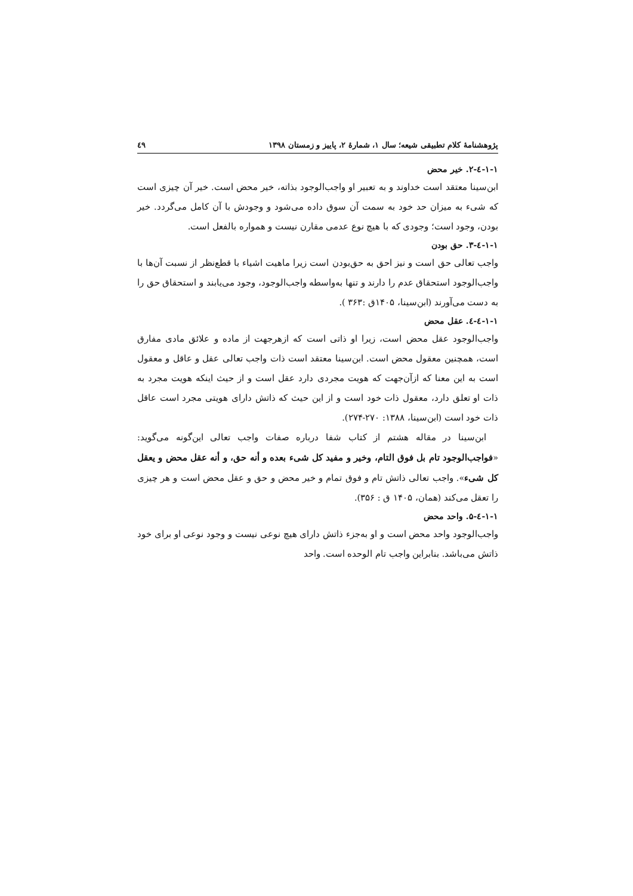پژوهشنامهٔ کلام تطبیقی شیعه؛ سال ۱، شمارهٔ ۲، پاییز و زمستان ۱۳۹۸ ٤٩
۱-۱-٤-۲. خیر محض
ابن‌سینا معتقد است خداوند و به تعبیر او واجب‌الوجود بذاته، خیر محض است. خیر آن چیزی است که شیء به میزان حد خود به سمت آن سوق داده می‌شود و وجودش با آن کامل می‌گردد. خیر بودن، وجود است؛ وجودی که با هیچ نوع عدمی مقارن نیست و همواره بالفعل است.
۱-۱-٤-۳. حق بودن
واجب تعالی حق است و نیز احق به حق‌بودن است زیرا ماهیت اشیاء با قطع‌نظر از نسبت آن‌ها با واجب‌الوجود استحقاق عدم را دارند و تنها به‌واسطه واجب‌الوجود، وجود می‌یابند و استحقاق حق را به دست می‌آورند (ابن‌سینا، ۱۴۰۵ق :۳۶۳ ).
۱-۱-٤-٤. عقل محض
واجب‌الوجود عقل محض است، زیرا او ذاتی است که ازهرجهت از ماده و علائق مادی مفارق است، همچنین معقول محض است. ابن‌سینا معتقد است ذات واجب تعالی عقل و عاقل و معقول است به این معنا که ازآن‌جهت که هویت مجردی دارد عقل است و از حیث اینکه هویت مجرد به ذات او تعلق دارد، معقول ذات خود است و از این حیث که ذاتش دارای هویتی مجرد است عاقل ذات خود است (ابن‌سینا، ۱۳۸۸: ۲۷۰-۲۷۴).
ابن‌سینا در مقاله هشتم از کتاب شفا درباره صفات واجب تعالی این‌گونه می‌گوید: «فواجب‌الوجود تام بل فوق التام، وخیر و مفید کل شیء بعده و أنه حق، و أنه عقل محض و یعقل کل شیء». واجب تعالی ذاتش تام و فوق تمام و خیر محض و حق و عقل محض است و هر چیزی را تعقل می‌کند (همان، ۱۴۰۵ ق : ۳۵۶).
۱-۱-٤-۵. واحد محض
واجب‌الوجود واحد محض است و او به‌جزء ذاتش دارای هیچ نوعی نیست و وجود نوعی او برای خود ذاتش می‌باشد. بنابراین واجب تام الوحده است. واحد